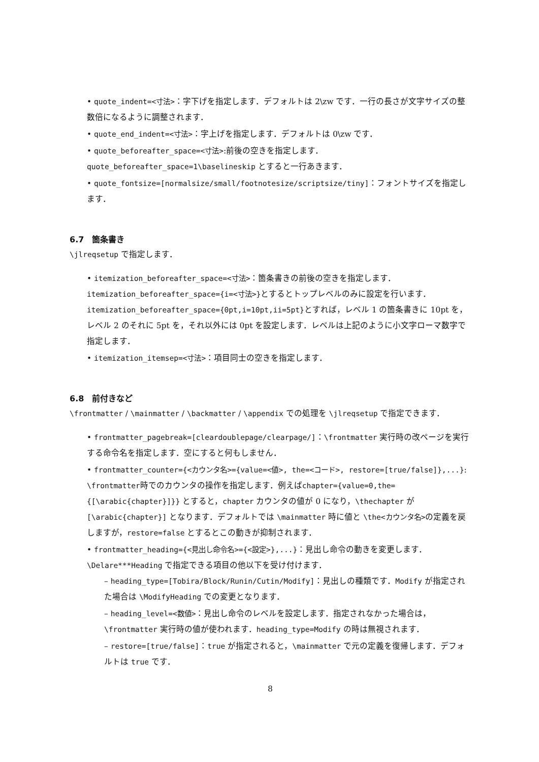quote_indent=<寸法>：字下げを指定します．デフォルトは 2\zw です．一行の長さが文字サイズの整数倍になるように調整されます．
quote_end_indent=<寸法>：字上げを指定します．デフォルトは 0\zw です．
quote_beforeafter_space=<寸法>:前後の空きを指定します．quote_beforeafter_space=1\baselineskip とすると一行あきます．
quote_fontsize=[normalsize/small/footnotesize/scriptsize/tiny]：フォントサイズを指定します．
6.7　箇条書き
\jlreqsetup で指定します．
itemization_beforeafter_space=<寸法>：箇条書きの前後の空きを指定します．itemization_beforeafter_space={i=<寸法>}とするとトップレベルのみに設定を行います．itemization_beforeafter_space={0pt,i=10pt,ii=5pt}とすれば，レベル 1 の箇条書きに 10pt を，レベル 2 のそれに 5pt を，それ以外には 0pt を設定します．レベルは上記のように小文字ローマ数字で指定します．
itemization_itemsep=<寸法>：項目同士の空きを指定します．
6.8　前付きなど
\frontmatter / \mainmatter / \backmatter / \appendix での処理を \jlreqsetup で指定できます．
frontmatter_pagebreak=[cleardoublepage/clearpage/]：\frontmatter 実行時の改ページを実行する命令名を指定します．空にすると何もしません．
frontmatter_counter={<カウンタ名>={value=<値>, the=<コード>, restore=[true/false]},...}: \frontmatter時でのカウンタの操作を指定します．例えばchapter={value=0,the={[\arabic{chapter}]}} とすると，chapter カウンタの値が 0 になり，\thechapter が [\arabic{chapter}] となります．デフォルトでは \mainmatter 時に値と \the<カウンタ名>の定義を戻しますが，restore=false とするとこの動きが抑制されます．
frontmatter_heading={<見出し命令名>={<設定>},...}：見出し命令の動きを変更します．\Delare***Heading で指定できる項目の他以下を受け付けます．
– heading_type=[Tobira/Block/Runin/Cutin/Modify]：見出しの種類です．Modify が指定された場合は \ModifyHeading での変更となります．
– heading_level=<数値>：見出し命令のレベルを設定します．指定されなかった場合は，\frontmatter 実行時の値が使われます．heading_type=Modify の時は無視されます．
– restore=[true/false]：true が指定されると，\mainmatter で元の定義を復帰します．デフォルトは true です．
8